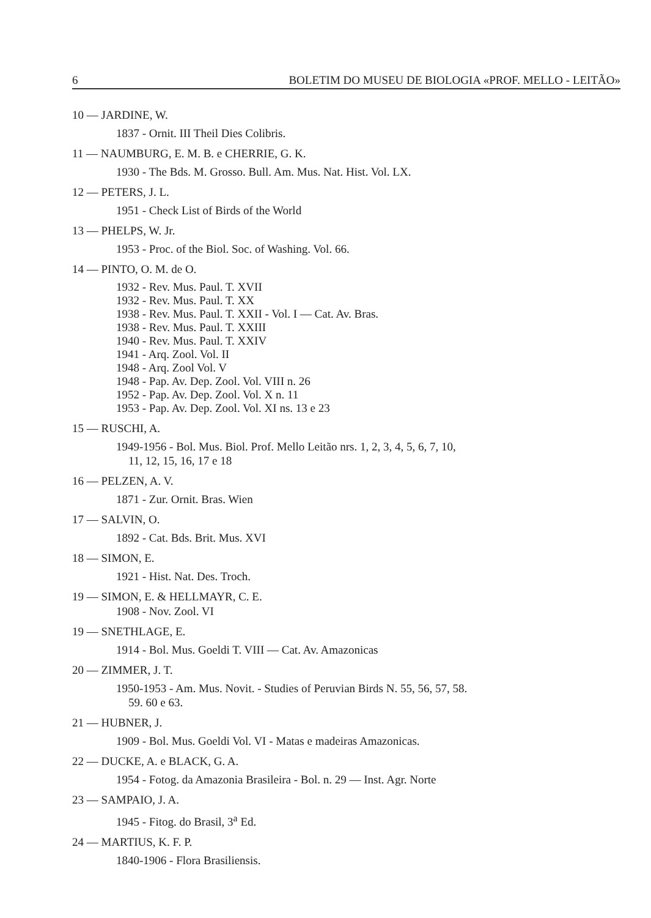6 BOLETIM DO MUSEU DE BIOLOGIA «PROF. MELLO - LEITÃO»
10 — JARDINE, W.
1837 - Ornit. III Theil Dies Colibris.
11 — NAUMBURG, E. M. B. e CHERRIE, G. K.
1930 - The Bds. M. Grosso. Bull. Am. Mus. Nat. Hist. Vol. LX.
12 — PETERS, J. L.
1951 - Check List of Birds of the World
13 — PHELPS, W. Jr.
1953 - Proc. of the Biol. Soc. of Washing. Vol. 66.
14 — PINTO, O. M. de O.
1932 - Rev. Mus. Paul. T. XVII
1932 - Rev. Mus. Paul. T. XX
1938 - Rev. Mus. Paul. T. XXII - Vol. I — Cat. Av. Bras.
1938 - Rev. Mus. Paul. T. XXIII
1940 - Rev. Mus. Paul. T. XXIV
1941 - Arq. Zool. Vol. II
1948 - Arq. Zool Vol. V
1948 - Pap. Av. Dep. Zool. Vol. VIII n. 26
1952 - Pap. Av. Dep. Zool. Vol. X n. 11
1953 - Pap. Av. Dep. Zool. Vol. XI ns. 13 e 23
15 — RUSCHI, A.
1949-1956 - Bol. Mus. Biol. Prof. Mello Leitão nrs. 1, 2, 3, 4, 5, 6, 7, 10,
11, 12, 15, 16, 17 e 18
16 — PELZEN, A. V.
1871 - Zur. Ornit. Bras. Wien
17 — SALVIN, O.
1892 - Cat. Bds. Brit. Mus. XVI
18 — SIMON, E.
1921 - Hist. Nat. Des. Troch.
19 — SIMON, E. & HELLMAYR, C. E.
1908 - Nov. Zool. VI
19 — SNETHLAGE, E.
1914 - Bol. Mus. Goeldi T. VIII — Cat. Av. Amazonicas
20 — ZIMMER, J. T.
1950-1953 - Am. Mus. Novit. - Studies of Peruvian Birds N. 55, 56, 57, 58.
59. 60 e 63.
21 — HUBNER, J.
1909 - Bol. Mus. Goeldi Vol. VI - Matas e madeiras Amazonicas.
22 — DUCKE, A. e BLACK, G. A.
1954 - Fotog. da Amazonia Brasileira - Bol. n. 29 — Inst. Agr. Norte
23 — SAMPAIO, J. A.
1945 - Fitog. do Brasil, 3<sup>a</sup> Ed.
24 — MARTIUS, K. F. P.
1840-1906 - Flora Brasiliensis.